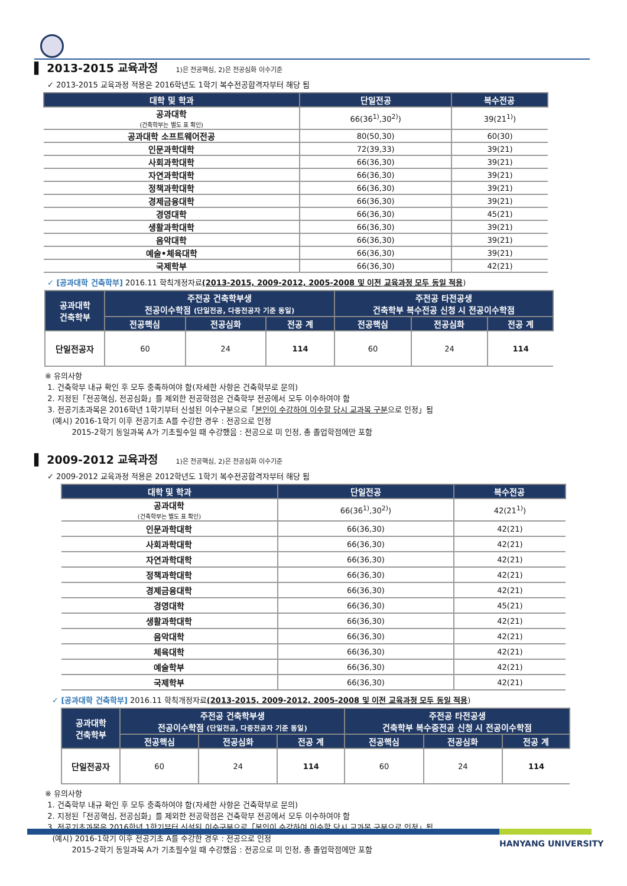▌ 2013-2015 교육과정 1)은 전공핵심, 2)은 전공심화 이수기준
✓ 2013-2015 교육과정 적용은 2016학년도 1학기 복수전공합격자부터 해당 됨
| 대학 및 학과 | 단일전공 | 복수전공 |
| --- | --- | --- |
| 공과대학 (건축학부는 별도 표 확인) | 66(36<sup>1)</sup>,30<sup>2)</sup>) | 39(21<sup>1)</sup>) |
| 공과대학 소프트웨어전공 | 80(50,30) | 60(30) |
| 인문과학대학 | 72(39,33) | 39(21) |
| 사회과학대학 | 66(36,30) | 39(21) |
| 자연과학대학 | 66(36,30) | 39(21) |
| 정책과학대학 | 66(36,30) | 39(21) |
| 경제금융대학 | 66(36,30) | 39(21) |
| 경영대학 | 66(36,30) | 45(21) |
| 생활과학대학 | 66(36,30) | 39(21) |
| 음악대학 | 66(36,30) | 39(21) |
| 예술•체육대학 | 66(36,30) | 39(21) |
| 국제학부 | 66(36,30) | 42(21) |
✓ [공과대학 건축학부] 2016.11 학칙개정자료(2013-2015, 2009-2012, 2005-2008 및 이전 교육과정 모두 동일 적용)
| 공과대학 건축학부 | 주전공 건축학부생 전공이수학점 (단일전공, 다중전공자 기준 동일) | | | 주전공 타전공생 건축학부 복수전공 신청 시 전공이수학점 | | |
| --- | --- | --- | --- | --- | --- | --- |
| | 전공핵심 | 전공심화 | 전공 계 | 전공핵심 | 전공심화 | 전공 계 |
| 단일전공자 | 60 | 24 | 114 | 60 | 24 | 114 |
※ 유의사항
1. 건축학부 내규 확인 후 모두 충족하여야 함(자세한 사항은 건축학부로 문의)
2. 지정된「전공핵심, 전공심화」를 제외한 전공학점은 건축학부 전공에서 모두 이수하여야 함
3. 전공기초과목은 2016학년 1학기부터 신설된 이수구분으로「본인이 수강하여 이수할 당시 교과목 구분으로 인정」됨
(예시) 2016-1학기 이후 전공기초 A를 수강한 경우 : 전공으로 인정
2015-2학기 동일과목 A가 기초필수일 때 수강했음 : 전공으로 미 인정, 총 졸업학점에만 포함
▌ 2009-2012 교육과정 1)은 전공핵심, 2)은 전공심화 이수기준
✓ 2009-2012 교육과정 적용은 2012학년도 1학기 복수전공합격자부터 해당 됨
| 대학 및 학과 | 단일전공 | 복수전공 |
| --- | --- | --- |
| 공과대학 (건축학부는 별도 표 확인) | 66(36<sup>1)</sup>,30<sup>2)</sup>) | 42(21<sup>1)</sup>) |
| 인문과학대학 | 66(36,30) | 42(21) |
| 사회과학대학 | 66(36,30) | 42(21) |
| 자연과학대학 | 66(36,30) | 42(21) |
| 정책과학대학 | 66(36,30) | 42(21) |
| 경제금융대학 | 66(36,30) | 42(21) |
| 경영대학 | 66(36,30) | 45(21) |
| 생활과학대학 | 66(36,30) | 42(21) |
| 음악대학 | 66(36,30) | 42(21) |
| 체육대학 | 66(36,30) | 42(21) |
| 예술학부 | 66(36,30) | 42(21) |
| 국제학부 | 66(36,30) | 42(21) |
✓ [공과대학 건축학부] 2016.11 학칙개정자료(2013-2015, 2009-2012, 2005-2008 및 이전 교육과정 모두 동일 적용)
| 공과대학 건축학부 | 주전공 건축학부생 전공이수학점 (단일전공, 다중전공자 기준 동일) | | | 주전공 타전공생 건축학부 복수중전공 신청 시 전공이수학점 | | |
| --- | --- | --- | --- | --- | --- | --- |
| | 전공핵심 | 전공심화 | 전공 계 | 전공핵심 | 전공심화 | 전공 계 |
| 단일전공자 | 60 | 24 | 114 | 60 | 24 | 114 |
※ 유의사항
1. 건축학부 내규 확인 후 모두 충족하여야 함(자세한 사항은 건축학부로 문의)
2. 지정된「전공핵심, 전공심화」를 제외한 전공학점은 건축학부 전공에서 모두 이수하여야 함
3. 전공기초과목은 2016학년 1학기부터 신설된 이수구분으로「본인이 수강하여 이수할 당시 교과목 구분으로 인정」됨
(예시) 2016-1학기 이후 전공기초 A를 수강한 경우 : 전공으로 인정
2015-2학기 동일과목 A가 기초필수일 때 수강했음 : 전공으로 미 인정, 총 졸업학점에만 포함
HANYANG UNIVERSITY